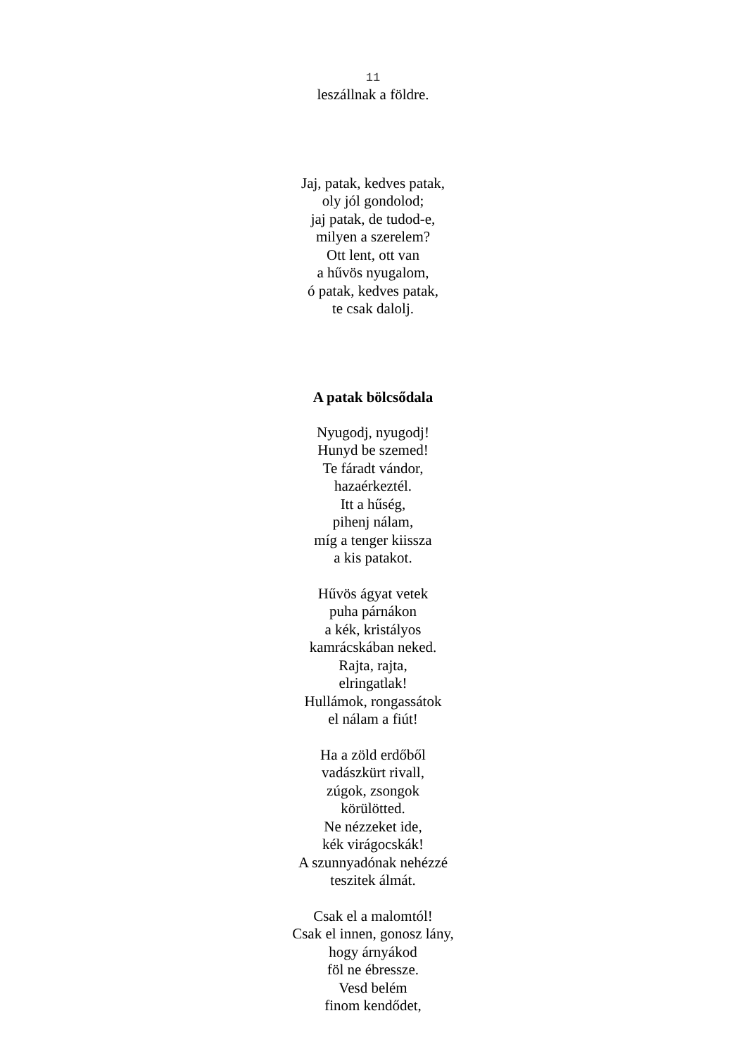11
leszállnak a földre.
Jaj, patak, kedves patak,
oly jól gondolod;
jaj patak, de tudod-e,
milyen a szerelem?
Ott lent, ott van
a hűvös nyugalom,
ó patak, kedves patak,
te csak dalolj.
A patak bölcsődala
Nyugodj, nyugodj!
Hunyd be szemed!
Te fáradt vándor,
hazaérkeztél.
Itt a hűség,
pihenj nálam,
míg a tenger kiissza
a kis patakot.
Hűvös ágyat vetek
puha párnákon
a kék, kristályos
kamrácskában neked.
Rajta, rajta,
elringatlak!
Hullámok, rongassátok
el nálam a fiút!
Ha a zöld erdőből
vadászkürt rivall,
zúgok, zsongok
körülötted.
Ne nézzeket ide,
kék virágocskák!
A szunnyadónak nehézzé
teszitek álmát.
Csak el a malomtól!
Csak el innen, gonosz lány,
hogy árnyákod
föl ne ébressze.
Vesd belém
finom kendődet,